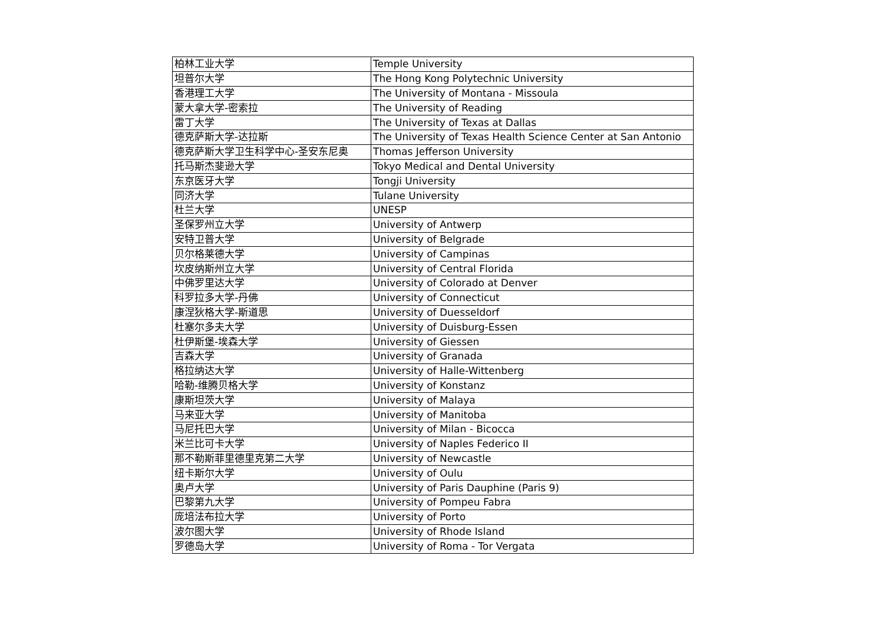| 柏林工业大学 | Temple University |
| 坦普尔大学 | The Hong Kong Polytechnic University |
| 香港理工大学 | The University of Montana - Missoula |
| 蒙大拿大学-密索拉 | The University of Reading |
| 雷丁大学 | The University of Texas at Dallas |
| 德克萨斯大学-达拉斯 | The University of Texas Health Science Center at San Antonio |
| 德克萨斯大学卫生科学中心-圣安东尼奥 | Thomas Jefferson University |
| 托马斯杰斐逊大学 | Tokyo Medical and Dental University |
| 东京医牙大学 | Tongji University |
| 同济大学 | Tulane University |
| 杜兰大学 | UNESP |
| 圣保罗州立大学 | University of Antwerp |
| 安特卫普大学 | University of Belgrade |
| 贝尔格莱德大学 | University of Campinas |
| 坎皮纳斯州立大学 | University of Central Florida |
| 中佛罗里达大学 | University of Colorado at Denver |
| 科罗拉多大学-丹佛 | University of Connecticut |
| 康涅狄格大学-斯道思 | University of Duesseldorf |
| 杜塞尔多夫大学 | University of Duisburg-Essen |
| 杜伊斯堡-埃森大学 | University of Giessen |
| 吉森大学 | University of Granada |
| 格拉纳达大学 | University of Halle-Wittenberg |
| 哈勒-维腾贝格大学 | University of Konstanz |
| 康斯坦茨大学 | University of Malaya |
| 马来亚大学 | University of Manitoba |
| 马尼托巴大学 | University of Milan - Bicocca |
| 米兰比可卡大学 | University of Naples Federico II |
| 那不勒斯菲里德里克第二大学 | University of Newcastle |
| 纽卡斯尔大学 | University of Oulu |
| 奥卢大学 | University of Paris Dauphine (Paris 9) |
| 巴黎第九大学 | University of Pompeu Fabra |
| 庞培法布拉大学 | University of Porto |
| 波尔图大学 | University of Rhode Island |
| 罗德岛大学 | University of Roma - Tor Vergata |